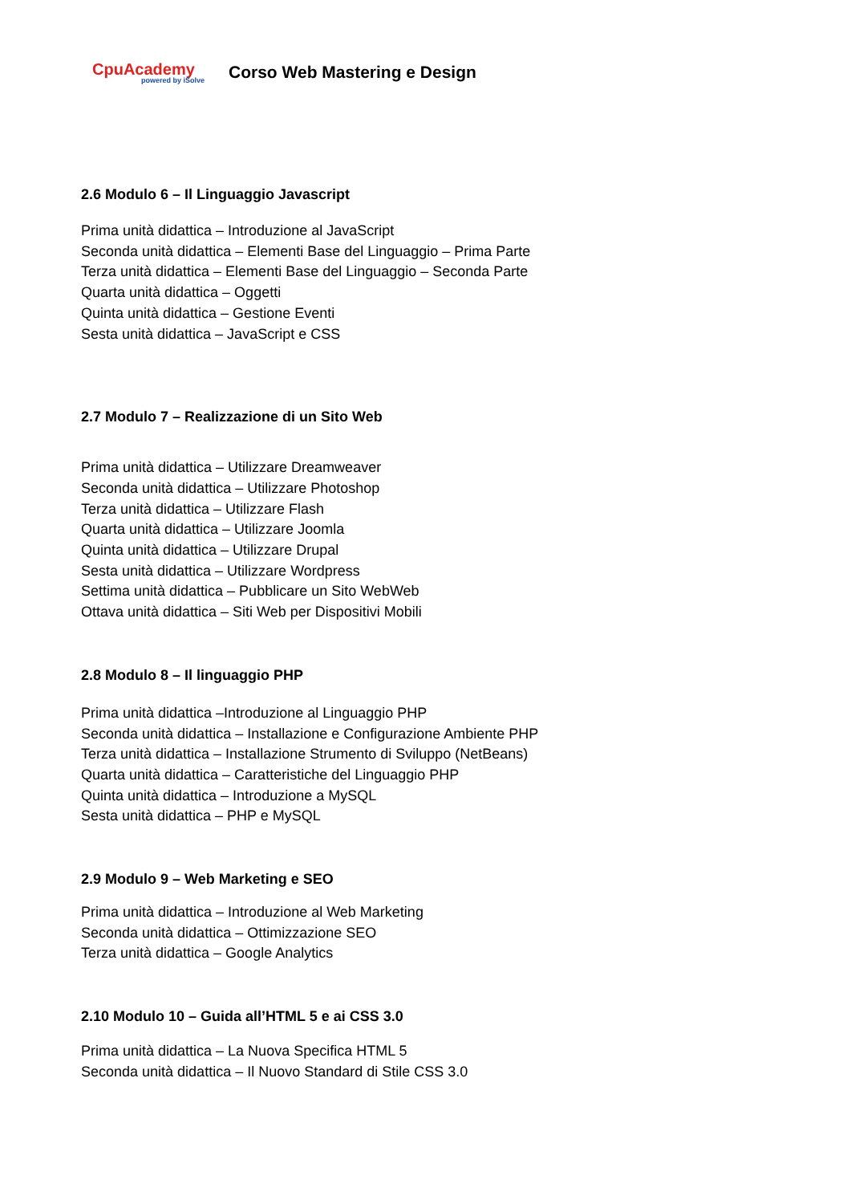CpuAcademy
powered by iSolve
Corso Web Mastering e Design
2.6 Modulo 6 – Il Linguaggio Javascript
Prima unità didattica – Introduzione al JavaScript
Seconda unità didattica – Elementi Base del Linguaggio – Prima Parte
Terza unità didattica – Elementi Base del Linguaggio – Seconda Parte
Quarta unità didattica – Oggetti
Quinta unità didattica – Gestione Eventi
Sesta unità didattica – JavaScript e CSS
2.7 Modulo 7 – Realizzazione di un Sito Web
Prima unità didattica – Utilizzare Dreamweaver
Seconda unità didattica – Utilizzare Photoshop
Terza unità didattica – Utilizzare Flash
Quarta unità didattica – Utilizzare Joomla
Quinta unità didattica – Utilizzare Drupal
Sesta unità didattica – Utilizzare Wordpress
Settima unità didattica – Pubblicare un Sito WebWeb
Ottava unità didattica – Siti Web per Dispositivi Mobili
2.8 Modulo 8 – Il linguaggio PHP
Prima unità didattica –Introduzione al Linguaggio PHP
Seconda unità didattica – Installazione e Configurazione Ambiente PHP
Terza unità didattica – Installazione Strumento di Sviluppo (NetBeans)
Quarta unità didattica – Caratteristiche del Linguaggio PHP
Quinta unità didattica – Introduzione a MySQL
Sesta unità didattica – PHP e MySQL
2.9 Modulo 9 – Web Marketing e SEO
Prima unità didattica – Introduzione al Web Marketing
Seconda unità didattica – Ottimizzazione SEO
Terza unità didattica – Google Analytics
2.10 Modulo 10 – Guida all’HTML 5 e ai CSS 3.0
Prima unità didattica – La Nuova Specifica HTML 5
Seconda unità didattica – Il Nuovo Standard di Stile CSS 3.0